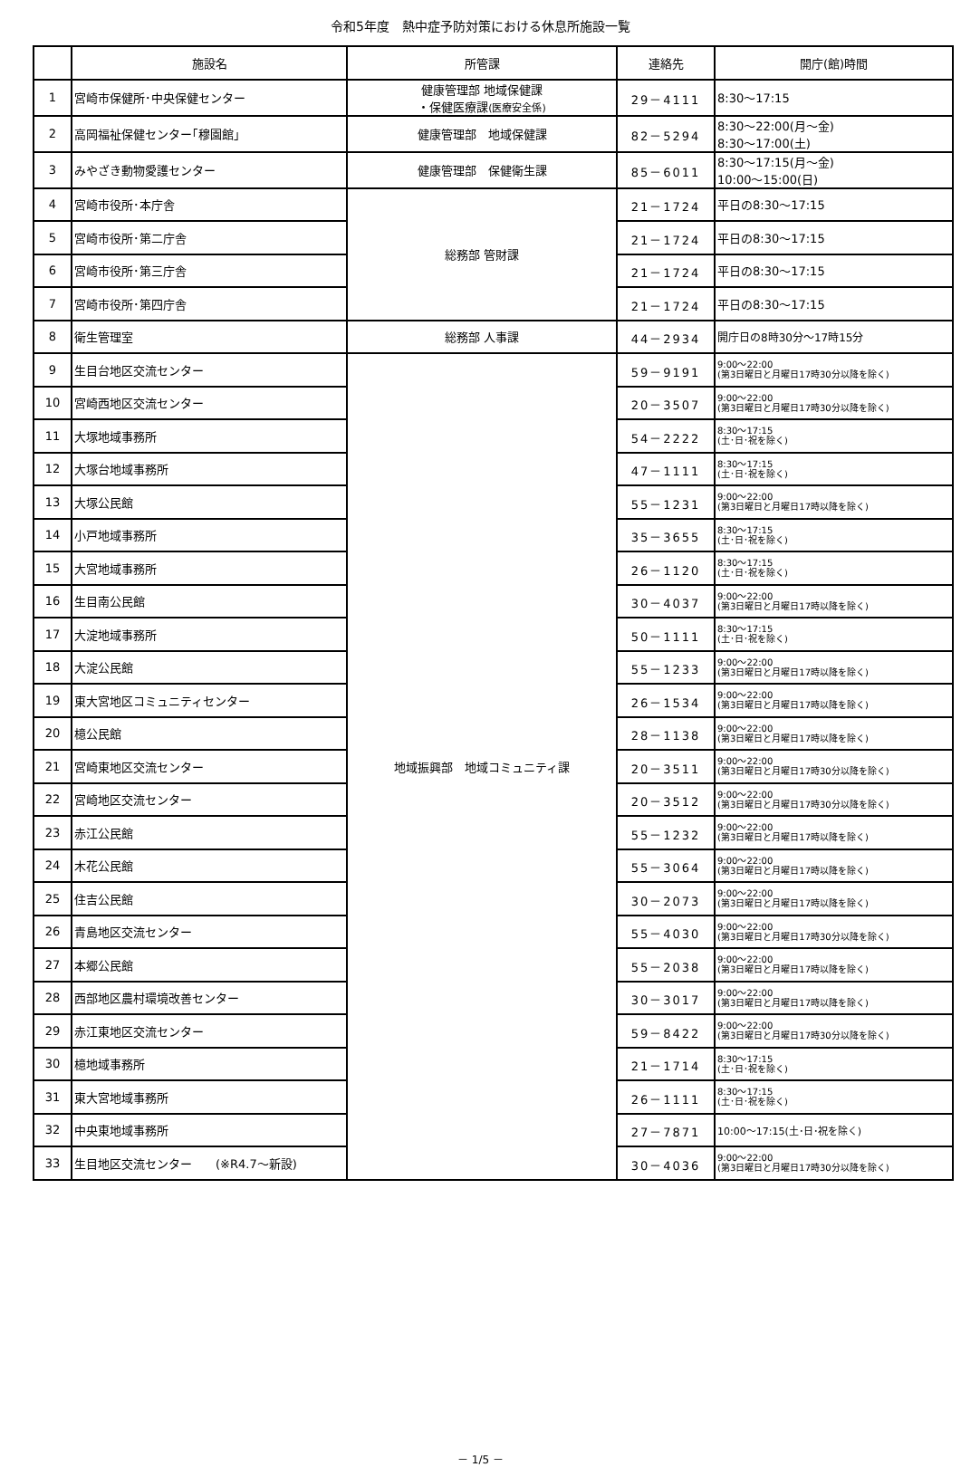令和5年度　熱中症予防対策における休息所施設一覧
| | 施設名 | 所管課 | 連絡先 | 開庁(館)時間 |
| --- | --- | --- | --- | --- |
| 1 | 宮崎市保健所･中央保健センター | 健康管理部 地域保健課 ・保健医療課 (医療安全係) | 29－4111 | 8:30～17:15 |
| 2 | 高岡福祉保健センター｢穆園館｣ | 健康管理部 地域保健課 | 82－5294 | 8:30～22:00(月～金) 8:30～17:00(土) |
| 3 | みやざき動物愛護センター | 健康管理部 保健衛生課 | 85－6011 | 8:30～17:15(月～金) 10:00～15:00(日) |
| 4 | 宮崎市役所･本庁舎 | 総務部 管財課 | 21－1724 | 平日の8:30～17:15 |
| 5 | 宮崎市役所･第二庁舎 | | 21－1724 | 平日の8:30～17:15 |
| 6 | 宮崎市役所･第三庁舎 | | 21－1724 | 平日の8:30～17:15 |
| 7 | 宮崎市役所･第四庁舎 | | 21－1724 | 平日の8:30～17:15 |
| 8 | 衛生管理室 | 総務部 人事課 | 44－2934 | 開庁日の8時30分～17時15分 |
| 9 | 生目台地区交流センター | 地域振興部 地域コミュニティ課 | 59－9191 | 9:00～22:00 (第3日曜日と月曜日17時30分以降を除く) |
| 10 | 宮崎西地区交流センター | | 20－3507 | 9:00～22:00 (第3日曜日と月曜日17時30分以降を除く) |
| 11 | 大塚地域事務所 | | 54－2222 | 8:30～17:15 (土･日･祝を除く) |
| 12 | 大塚台地域事務所 | | 47－1111 | 8:30～17:15 (土･日･祝を除く) |
| 13 | 大塚公民館 | | 55－1231 | 9:00～22:00 (第3日曜日と月曜日17時以降を除く) |
| 14 | 小戸地域事務所 | | 35－3655 | 8:30～17:15 (土･日･祝を除く) |
| 15 | 大宮地域事務所 | | 26－1120 | 8:30～17:15 (土･日･祝を除く) |
| 16 | 生目南公民館 | | 30－4037 | 9:00～22:00 (第3日曜日と月曜日17時以降を除く) |
| 17 | 大淀地域事務所 | | 50－1111 | 8:30～17:15 (土･日･祝を除く) |
| 18 | 大淀公民館 | | 55－1233 | 9:00～22:00 (第3日曜日と月曜日17時以降を除く) |
| 19 | 東大宮地区コミュニティセンター | | 26－1534 | 9:00～22:00 (第3日曜日と月曜日17時以降を除く) |
| 20 | 檍公民館 | | 28－1138 | 9:00～22:00 (第3日曜日と月曜日17時以降を除く) |
| 21 | 宮崎東地区交流センター | | 20－3511 | 9:00～22:00 (第3日曜日と月曜日17時30分以降を除く) |
| 22 | 宮崎地区交流センター | | 20－3512 | 9:00～22:00 (第3日曜日と月曜日17時30分以降を除く) |
| 23 | 赤江公民館 | | 55－1232 | 9:00～22:00 (第3日曜日と月曜日17時以降を除く) |
| 24 | 木花公民館 | | 55－3064 | 9:00～22:00 (第3日曜日と月曜日17時以降を除く) |
| 25 | 住吉公民館 | | 30－2073 | 9:00～22:00 (第3日曜日と月曜日17時以降を除く) |
| 26 | 青島地区交流センター | | 55－4030 | 9:00～22:00 (第3日曜日と月曜日17時30分以降を除く) |
| 27 | 本郷公民館 | | 55－2038 | 9:00～22:00 (第3日曜日と月曜日17時以降を除く) |
| 28 | 西部地区農村環境改善センター | | 30－3017 | 9:00～22:00 (第3日曜日と月曜日17時以降を除く) |
| 29 | 赤江東地区交流センター | | 59－8422 | 9:00～22:00 (第3日曜日と月曜日17時30分以降を除く) |
| 30 | 檍地域事務所 | | 21－1714 | 8:30～17:15 (土･日･祝を除く) |
| 31 | 東大宮地域事務所 | | 26－1111 | 8:30～17:15 (土･日･祝を除く) |
| 32 | 中央東地域事務所 | | 27－7871 | 10:00～17:15(土･日･祝を除く) |
| 33 | 生目地区交流センター (※R4.7～新設) | | 30－4036 | 9:00～22:00 (第3日曜日と月曜日17時30分以降を除く) |
－ 1/5 －